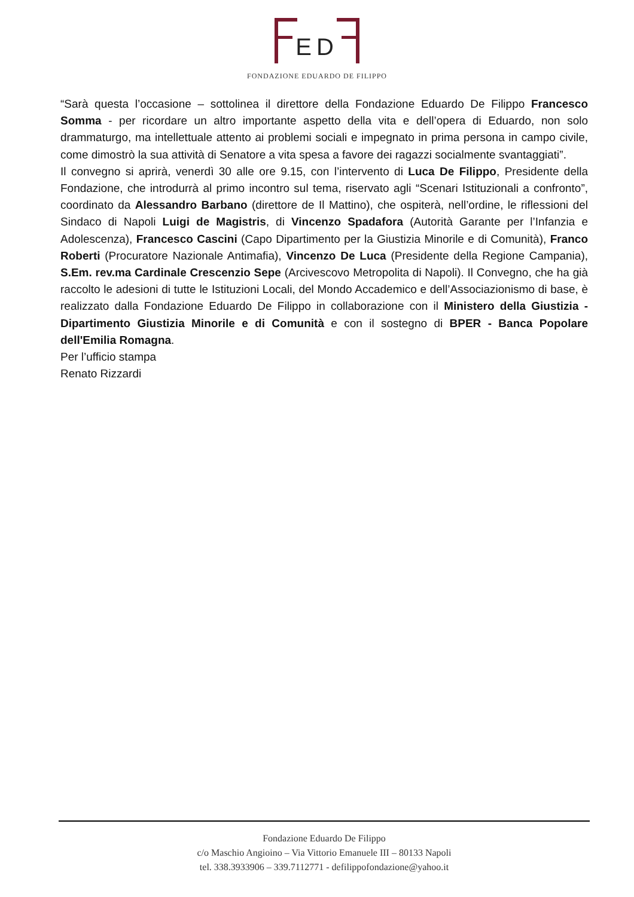ED
FONDAZIONE EDUARDO DE FILIPPO
“Sarà questa l’occasione – sottolinea il direttore della Fondazione Eduardo De Filippo Francesco Somma - per ricordare un altro importante aspetto della vita e dell’opera di Eduardo, non solo drammaturgo, ma intellettuale attento ai problemi sociali e impegnato in prima persona in campo civile, come dimostrò la sua attività di Senatore a vita spesa a favore dei ragazzi socialmente svantaggiati”.
Il convegno si aprirà, venerdì 30 alle ore 9.15, con l’intervento di Luca De Filippo, Presidente della Fondazione, che introdurrà al primo incontro sul tema, riservato agli “Scenari Istituzionali a confronto”, coordinato da Alessandro Barbano (direttore de Il Mattino), che ospiterà, nell’ordine, le riflessioni del Sindaco di Napoli Luigi de Magistris, di Vincenzo Spadafora (Autorità Garante per l’Infanzia e Adolescenza), Francesco Cascini (Capo Dipartimento per la Giustizia Minorile e di Comunità), Franco Roberti (Procuratore Nazionale Antimafia), Vincenzo De Luca (Presidente della Regione Campania), S.Em. rev.ma Cardinale Crescenzio Sepe (Arcivescovo Metropolita di Napoli). Il Convegno, che ha già raccolto le adesioni di tutte le Istituzioni Locali, del Mondo Accademico e dell’Associazionismo di base, è realizzato dalla Fondazione Eduardo De Filippo in collaborazione con il Ministero della Giustizia - Dipartimento Giustizia Minorile e di Comunità e con il sostegno di BPER - Banca Popolare dell'Emilia Romagna.
Per l’ufficio stampa
Renato Rizzardi
Fondazione Eduardo De Filippo
c/o Maschio Angioino – Via Vittorio Emanuele III – 80133 Napoli
tel. 338.3933906 – 339.7112771 - defilippofondazione@yahoo.it